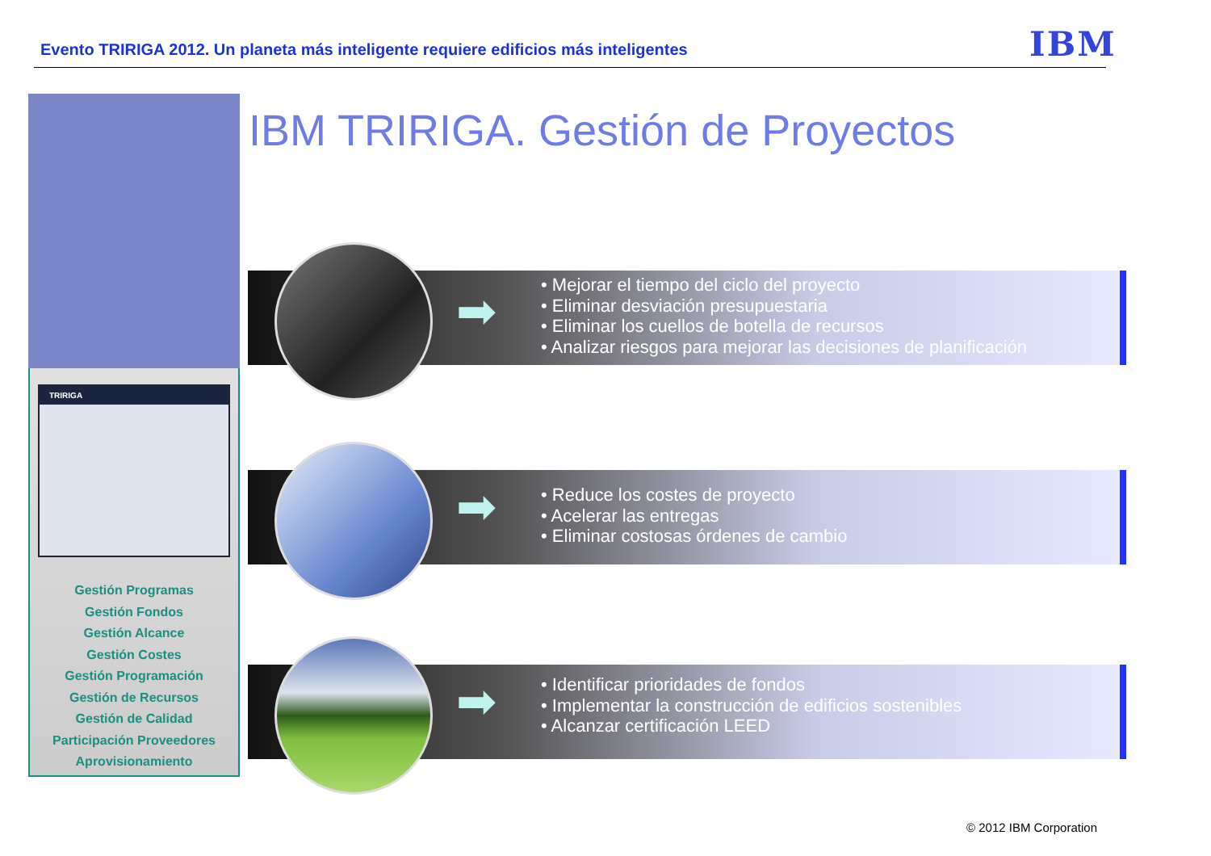Evento TRIRIGA 2012. Un planeta más inteligente requiere edificios más inteligentes
IBM
TRIRIGA
Gestión Programas
Gestión Fondos
Gestión Alcance
Gestión Costes
Gestión Programación
Gestión de Recursos
Gestión de Calidad
Participación Proveedores
Aprovisionamiento
IBM TRIRIGA. Gestión de Proyectos
➡
• Mejorar el tiempo del ciclo del proyecto
• Eliminar desviación presupuestaria
• Eliminar los cuellos de botella de recursos
• Analizar riesgos para mejorar las decisiones de planificación
➡
• Reduce los costes de proyecto
• Acelerar las entregas
• Eliminar costosas órdenes de cambio
➡
• Identificar prioridades de fondos
• Implementar la construcción de edificios sostenibles
• Alcanzar certificación LEED
© 2012 IBM Corporation